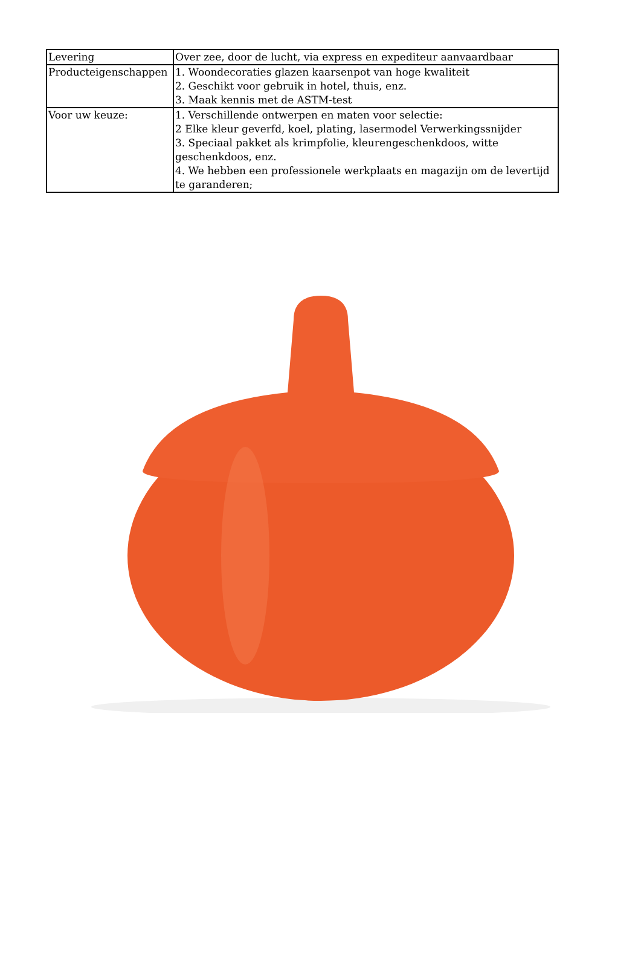| Levering | Over zee, door de lucht, via express en expediteur aanvaardbaar |
| Producteigenschappen | 1. Woondecoraties glazen kaarsenpot van hoge kwaliteit 2. Geschikt voor gebruik in hotel, thuis, enz. 3. Maak kennis met de ASTM-test |
| Voor uw keuze: | 1. Verschillende ontwerpen en maten voor selectie: 2 Elke kleur geverfd, koel, plating, lasermodel Verwerkingssnijder 3. Speciaal pakket als krimpfolie, kleurengeschenkdoos, witte geschenkdoos, enz. 4. We hebben een professionele werkplaats en magazijn om de levertijd te garanderen; |